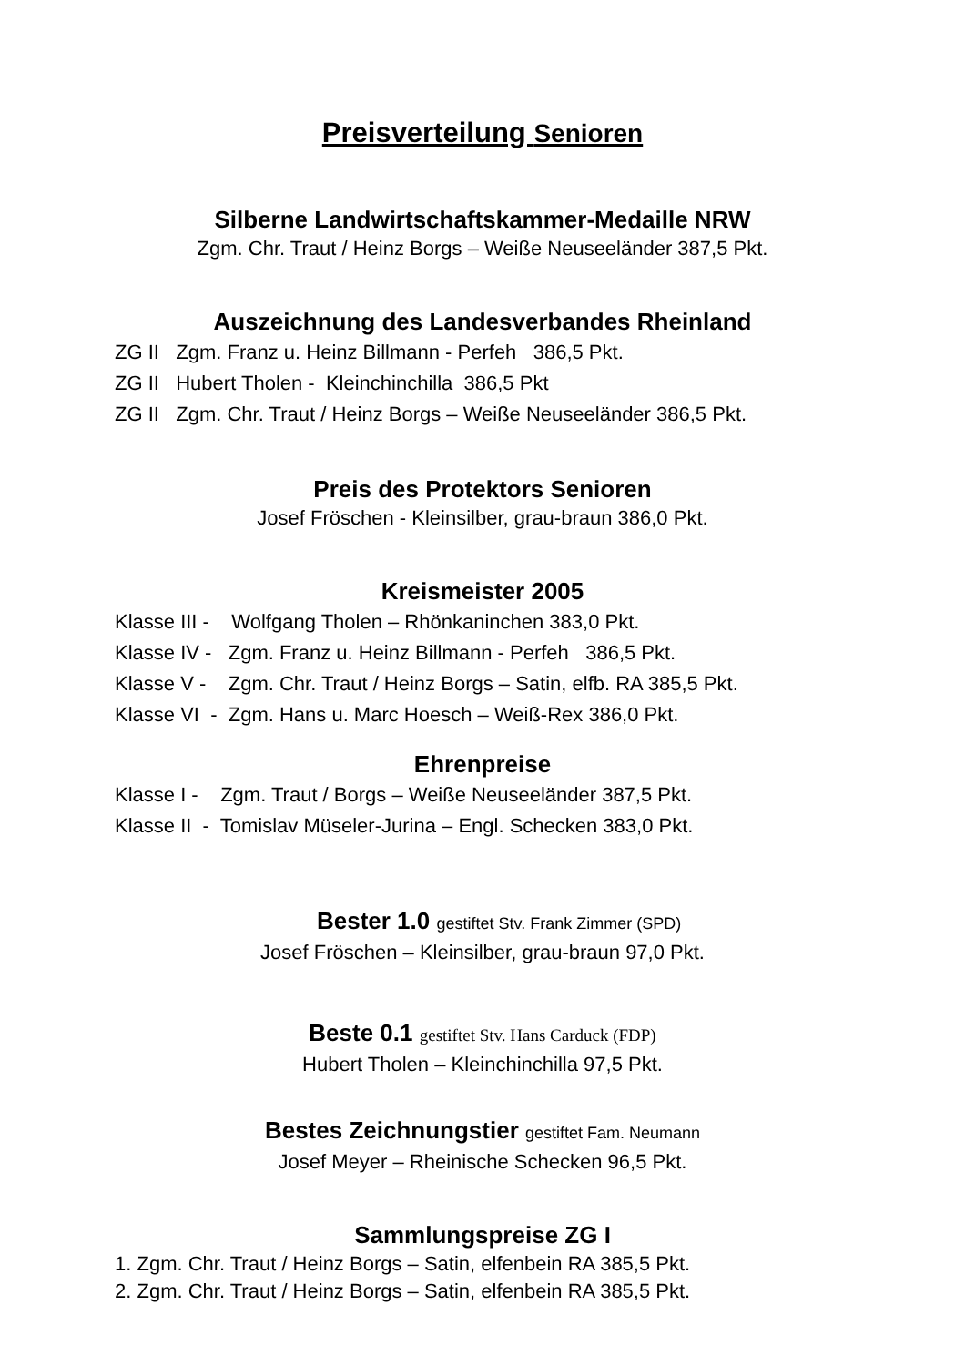Preisverteilung Senioren
Silberne Landwirtschaftskammer-Medaille NRW
Zgm. Chr. Traut / Heinz Borgs – Weiße Neuseeländer 387,5 Pkt.
Auszeichnung des Landesverbandes Rheinland
ZG II Zgm. Franz u. Heinz Billmann - Perfeh 386,5 Pkt.
ZG II Hubert Tholen - Kleinchinchilla 386,5 Pkt
ZG II Zgm. Chr. Traut / Heinz Borgs – Weiße Neuseeländer 386,5 Pkt.
Preis des Protektors Senioren
Josef Fröschen - Kleinsilber, grau-braun 386,0 Pkt.
Kreismeister 2005
Klasse III - Wolfgang Tholen – Rhönkaninchen 383,0 Pkt.
Klasse IV - Zgm. Franz u. Heinz Billmann - Perfeh 386,5 Pkt.
Klasse V - Zgm. Chr. Traut / Heinz Borgs – Satin, elfb. RA 385,5 Pkt.
Klasse VI - Zgm. Hans u. Marc Hoesch – Weiß-Rex 386,0 Pkt.
Ehrenpreise
Klasse I - Zgm. Traut / Borgs – Weiße Neuseeländer 387,5 Pkt.
Klasse II - Tomislav Müseler-Jurina – Engl. Schecken 383,0 Pkt.
Bester 1.0 gestiftet Stv. Frank Zimmer (SPD)
Josef Fröschen – Kleinsilber, grau-braun 97,0 Pkt.
Beste 0.1 gestiftet Stv. Hans Carduck (FDP)
Hubert Tholen – Kleinchinchilla 97,5 Pkt.
Bestes Zeichnungstier gestiftet Fam. Neumann
Josef Meyer – Rheinische Schecken 96,5 Pkt.
Sammlungspreise ZG I
1. Zgm. Chr. Traut / Heinz Borgs – Satin, elfenbein RA 385,5 Pkt.
2. Zgm. Chr. Traut / Heinz Borgs – Satin, elfenbein RA 385,5 Pkt.